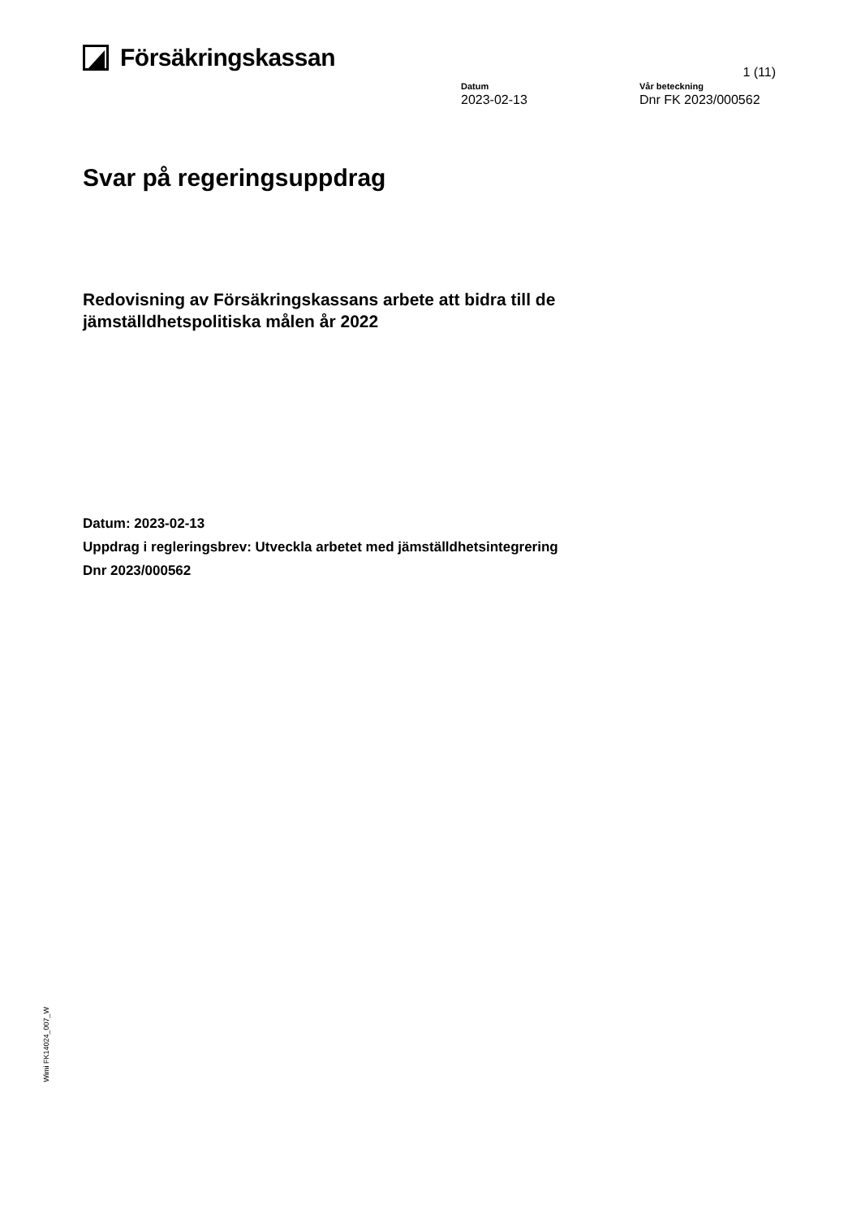Försäkringskassan
1 (11)
Datum
2023-02-13
Vår beteckning
Dnr FK 2023/000562
Svar på regeringsuppdrag
Redovisning av Försäkringskassans arbete att bidra till de jämställdhetspolitiska målen år 2022
Datum: 2023-02-13
Uppdrag i regleringsbrev: Utveckla arbetet med jämställdhetsintegrering
Dnr 2023/000562
Wimi FK14024_007_W